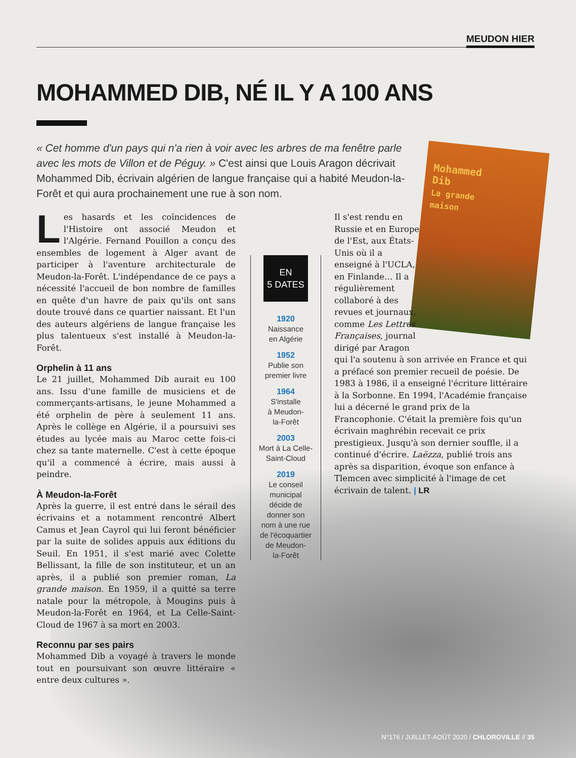MEUDON HIER
MOHAMMED DIB, NÉ IL Y A 100 ANS
« Cet homme d'un pays qui n'a rien à voir avec les arbres de ma fenêtre parle avec les mots de Villon et de Péguy. » C'est ainsi que Louis Aragon décrivait Mohammed Dib, écrivain algérien de langue française qui a habité Meudon-la-Forêt et qui aura prochainement une rue à son nom.
Mohammed
Dib
La grande
maison
Les hasards et les coïncidences de l'Histoire ont associé Meudon et l'Algérie. Fernand Pouillon a conçu des ensembles de logement à Alger avant de participer à l'aventure architecturale de Meudon-la-Forêt. L'indépendance de ce pays a nécessité l'accueil de bon nombre de familles en quête d'un havre de paix qu'ils ont sans doute trouvé dans ce quartier naissant. Et l'un des auteurs algériens de langue française les plus talentueux s'est installé à Meudon-la-Forêt.
Orphelin à 11 ans
Le 21 juillet, Mohammed Dib aurait eu 100 ans. Issu d'une famille de musiciens et de commerçants-artisans, le jeune Mohammed a été orphelin de père à seulement 11 ans. Après le collège en Algérie, il a poursuivi ses études au lycée mais au Maroc cette fois-ci chez sa tante maternelle. C'est à cette époque qu'il a commencé à écrire, mais aussi à peindre.
À Meudon-la-Forêt
Après la guerre, il est entré dans le sérail des écrivains et a notamment rencontré Albert Camus et Jean Cayrol qui lui feront bénéficier par la suite de solides appuis aux éditions du Seuil. En 1951, il s'est marié avec Colette Bellissant, la fille de son instituteur, et un an après, il a publié son premier roman, La grande maison. En 1959, il a quitté sa terre natale pour la métropole, à Mougins puis à Meudon-la-Forêt en 1964, et La Celle-Saint-Cloud de 1967 à sa mort en 2003.
Reconnu par ses pairs
Mohammed Dib a voyagé à travers le monde tout en poursuivant son œuvre littéraire « entre deux cultures ».
EN
5 DATES
1920
Naissance
en Algérie
1952
Publie son
premier livre
1964
S'installe
à Meudon-
la-Forêt
2003
Mort à La Celle-
Saint-Cloud
2019
Le conseil
municipal
décide de
donner son
nom à une rue
de l'écoquartier
de Meudon-
la-Forêt
Il s'est rendu en Russie et en Europe de l'Est, aux États-Unis où il a enseigné à l'UCLA, en Finlande… Il a régulièrement collaboré à des revues et journaux, comme Les Lettres Françaises, journal dirigé par Aragon
qui l'a soutenu à son arrivée en France et qui a préfacé son premier recueil de poésie. De 1983 à 1986, il a enseigné l'écriture littéraire à la Sorbonne. En 1994, l'Académie française lui a décerné le grand prix de la Francophonie. C'était la première fois qu'un écrivain maghrébin recevait ce prix prestigieux. Jusqu'à son dernier souffle, il a continué d'écrire. Laëzza, publié trois ans après sa disparition, évoque son enfance à Tlemcen avec simplicité à l'image de cet écrivain de talent. | LR
N°176 / JUILLET-AOÛT 2020 / CHLOROVILLE // 35